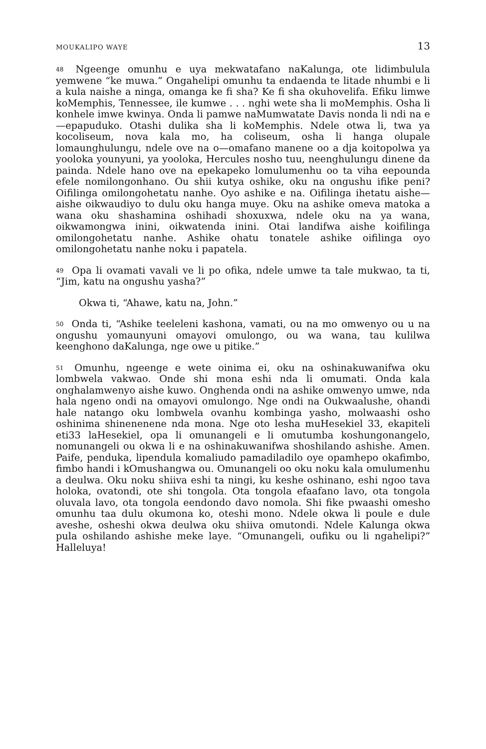MOUKALIPO WAYE 13
<sup>48</sup> Ngeenge omunhu e uya mekwatafano naKalunga, ote lidimbulula yemwene “ke muwa.” Ongahelipi omunhu ta endaenda te litade nhumbi e li a kula naishe a ninga, omanga ke fi sha? Ke fi sha okuhovelifa. Efiku limwe koMemphis, Tennessee, ile kumwe . . . nghi wete sha li moMemphis. Osha li konhele imwe kwinya. Onda li pamwe naMumwatate Davis nonda li ndi na e—epapuduko. Otashi dulika sha li koMemphis. Ndele otwa li, twa ya kocoliseum, nova kala mo, ha coliseum, osha li hanga olupale lomaunghulungu, ndele ove na o—omafano manene oo a dja koitopolwa ya yooloka younyuni, ya yooloka, Hercules nosho tuu, neenghulungu dinene da painda. Ndele hano ove na epekapeko lomulumenhu oo ta viha eepounda efele nomilongonhano. Ou shii kutya oshike, oku na ongushu ifike peni? Oifilinga omilongohetatu nanhe. Oyo ashike e na. Oifilinga ihetatu aishe—aishe oikwaudiyo to dulu oku hanga muye. Oku na ashike omeva matoka a wana oku shashamina oshihadi shoxuxwa, ndele oku na ya wana, oikwamongwa inini, oikwatenda inini. Otai landifwa aishe koifilinga omilongohetatu nanhe. Ashike ohatu tonatele ashike oifilinga oyo omilongohetatu nanhe noku i papatela.
<sup>49</sup> Opa li ovamati vavali ve li po ofika, ndele umwe ta tale mukwao, ta ti, “Jim, katu na ongushu yasha?”
Okwa ti, “Ahawe, katu na, John.”
<sup>50</sup> Onda ti, “Ashike teeleleni kashona, vamati, ou na mo omwenyo ou u na ongushu yomaunyuni omayovi omulongo, ou wa wana, tau kulilwa keenghono daKalunga, nge owe u pitike.”
<sup>51</sup> Omunhu, ngeenge e wete oinima ei, oku na oshinakuwanifwa oku lombwela vakwao. Onde shi mona eshi nda li omumati. Onda kala onghalamwenyo aishe kuwo. Onghenda ondi na ashike omwenyo umwe, nda hala ngeno ondi na omayovi omulongo. Nge ondi na Oukwaalushe, ohandi hale natango oku lombwela ovanhu kombinga yasho, molwaashi osho oshinima shinenenene nda mona. Nge oto lesha muHesekiel 33, ekapiteli eti33 laHesekiel, opa li omunangeli e li omutumba koshungonangelo, nomunangeli ou okwa li e na oshinakuwanifwa shoshilando ashishe. Amen. Paife, penduka, lipendula komaliudo pamadiladilo oye opamhepo okafimbo, fimbo handi i kOmushangwa ou. Omunangeli oo oku noku kala omulumenhu a deulwa. Oku noku shiiva eshi ta ningi, ku keshe oshinano, eshi ngoo tava holoka, ovatondi, ote shi tongola. Ota tongola efaafano lavo, ota tongola oluvala lavo, ota tongola eendondo davo nomola. Shi fike pwaashi omesho omunhu taa dulu okumona ko, oteshi mono. Ndele okwa li poule e dule aveshe, osheshi okwa deulwa oku shiiva omutondi. Ndele Kalunga okwa pula oshilando ashishe meke laye. “Omunangeli, oufiku ou li ngahelipi?” Halleluya!